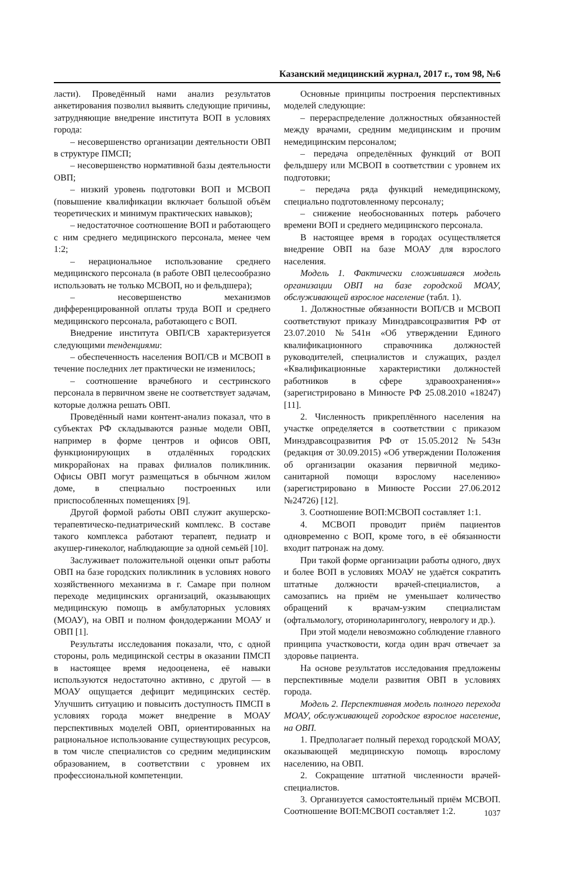Казанский медицинский журнал, 2017 г., том 98, №6
ласти). Проведённый нами анализ результатов анкетирования позволил выявить следующие причины, затрудняющие внедрение института ВОП в условиях города:
– несовершенство организации деятельности ОВП в структуре ПМСП;
– несовершенство нормативной базы деятельности ОВП;
– низкий уровень подготовки ВОП и МСВОП (повышение квалификации включает большой объём теоретических и минимум практических навыков);
– недостаточное соотношение ВОП и работающего с ним среднего медицинского персонала, менее чем 1:2;
– нерациональное использование среднего медицинского персонала (в работе ОВП целесообразно использовать не только МСВОП, но и фельдшера);
– несовершенство механизмов дифференцированной оплаты труда ВОП и среднего медицинского персонала, работающего с ВОП.
Внедрение института ОВП/СВ характеризуется следующими тенденциями:
– обеспеченность населения ВОП/СВ и МСВОП в течение последних лет практически не изменилось;
– соотношение врачебного и сестринского персонала в первичном звене не соответствует задачам, которые должна решать ОВП.
Проведённый нами контент-анализ показал, что в субъектах РФ складываются разные модели ОВП, например в форме центров и офисов ОВП, функционирующих в отдалённых городских микрорайонах на правах филиалов поликлиник. Офисы ОВП могут размещаться в обычном жилом доме, в специально построенных или приспособленных помещениях [9].
Другой формой работы ОВП служит акушерско-терапевтическо-педиатрический комплекс. В составе такого комплекса работают терапевт, педиатр и акушер-гинеколог, наблюдающие за одной семьёй [10].
Заслуживает положительной оценки опыт работы ОВП на базе городских поликлиник в условиях нового хозяйственного механизма в г. Самаре при полном переходе медицинских организаций, оказывающих медицинскую помощь в амбулаторных условиях (МОАУ), на ОВП и полном фондодержании МОАУ и ОВП [1].
Результаты исследования показали, что, с одной стороны, роль медицинской сестры в оказании ПМСП в настоящее время недооценена, её навыки используются недостаточно активно, с другой — в МОАУ ощущается дефицит медицинских сестёр. Улучшить ситуацию и повысить доступность ПМСП в условиях города может внедрение в МОАУ перспективных моделей ОВП, ориентированных на рациональное использование существующих ресурсов, в том числе специалистов со средним медицинским образованием, в соответствии с уровнем их профессиональной компетенции.
Основные принципы построения перспективных моделей следующие:
– перераспределение должностных обязанностей между врачами, средним медицинским и прочим немедицинским персоналом;
– передача определённых функций от ВОП фельдшеру или МСВОП в соответствии с уровнем их подготовки;
– передача ряда функций немедицинскому, специально подготовленному персоналу;
– снижение необоснованных потерь рабочего времени ВОП и среднего медицинского персонала.
В настоящее время в городах осуществляется внедрение ОВП на базе МОАУ для взрослого населения.
Модель 1. Фактически сложившаяся модель организации ОВП на базе городской МОАУ, обслуживающей взрослое население (табл. 1).
1. Должностные обязанности ВОП/СВ и МСВОП соответствуют приказу Минздравсоцразвития РФ от 23.07.2010 №541н «Об утверждении Единого квалификационного справочника должностей руководителей, специалистов и служащих, раздел «Квалификационные характеристики должностей работников в сфере здравоохранения»» (зарегистрировано в Минюсте РФ 25.08.2010 «18247) [11].
2. Численность прикреплённого населения на участке определяется в соответствии с приказом Минздравсоцразвития РФ от 15.05.2012 №543н (редакция от 30.09.2015) «Об утверждении Положения об организации оказания первичной медико-санитарной помощи взрослому населению» (зарегистрировано в Минюсте России 27.06.2012 №24726) [12].
3. Соотношение ВОП:МСВОП составляет 1:1.
4. МСВОП проводит приём пациентов одновременно с ВОП, кроме того, в её обязанности входит патронаж на дому.
При такой форме организации работы одного, двух и более ВОП в условиях МОАУ не удаётся сократить штатные должности врачей-специалистов, а самозапись на приём не уменьшает количество обращений к врачам-узким специалистам (офтальмологу, оториноларингологу, неврологу и др.).
При этой модели невозможно соблюдение главного принципа участковости, когда один врач отвечает за здоровье пациента.
На основе результатов исследования предложены перспективные модели развития ОВП в условиях города.
Модель 2. Перспективная модель полного перехода МОАУ, обслуживающей городское взрослое население, на ОВП.
1. Предполагает полный переход городской МОАУ, оказывающей медицинскую помощь взрослому населению, на ОВП.
2. Сокращение штатной численности врачей-специалистов.
3. Организуется самостоятельный приём МСВОП. Соотношение ВОП:МСВОП составляет 1:2.
1037